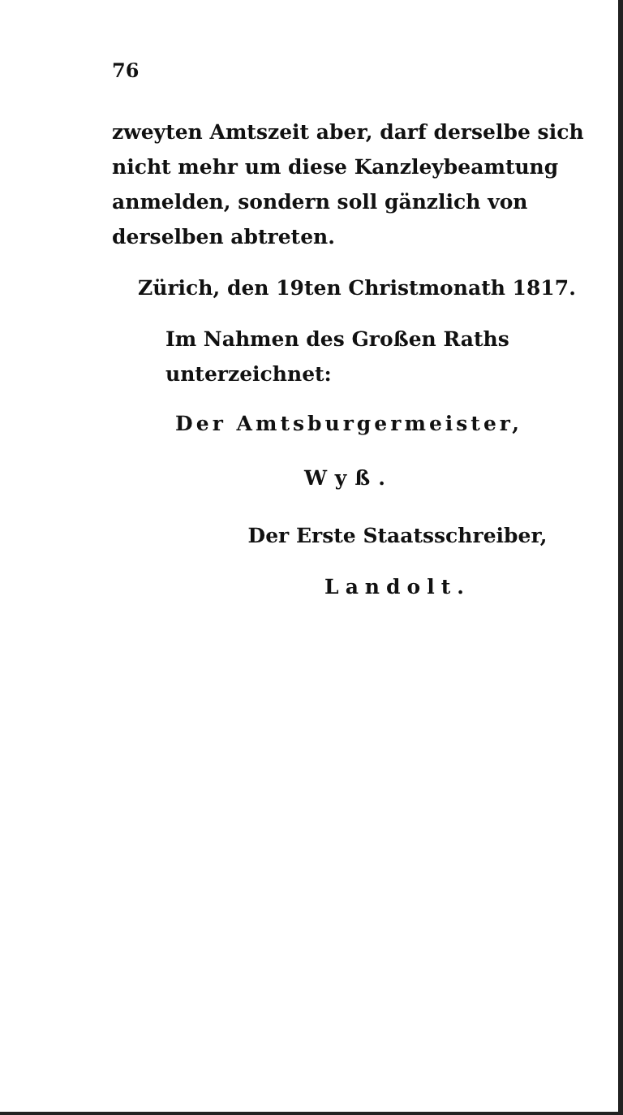76
zweyten Amtszeit aber, darf derselbe sich nicht mehr um diese Kanzleybeamtung anmelden, sondern soll gänzlich von derselben abtreten.
Zürich, den 19ten Christmonath 1817.
Im Nahmen des Großen Raths unterzeichnet:
Der Amtsburgermeister,
Wyß.
Der Erste Staatsschreiber,
Landolt.